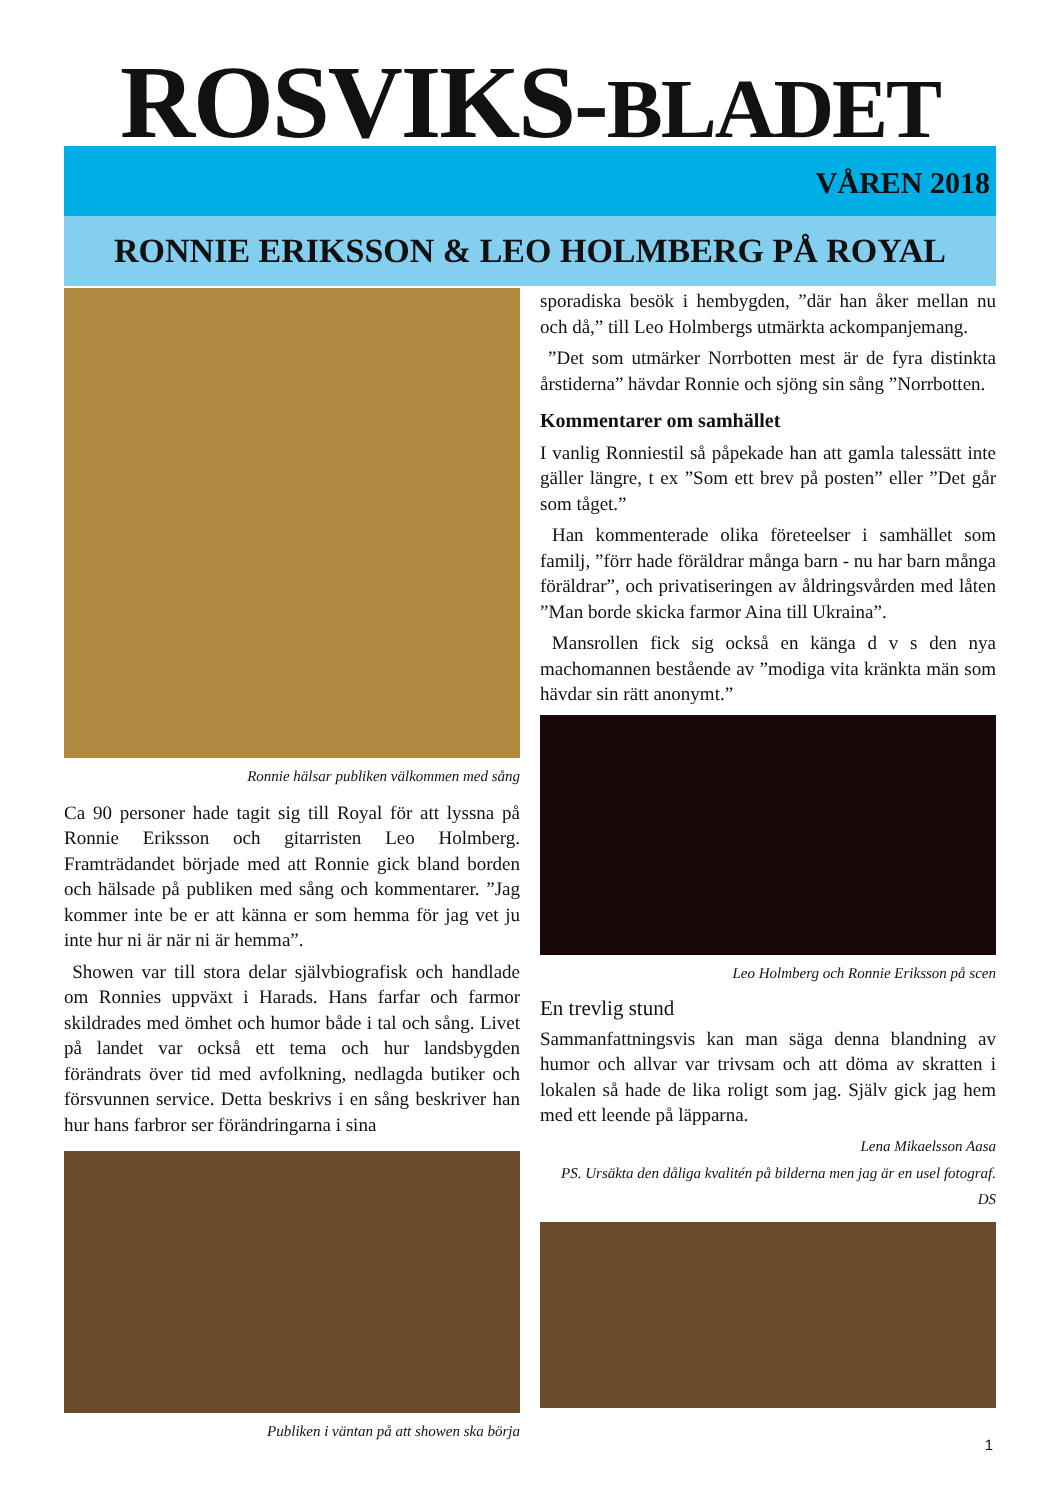ROSVIKS-BLADET VÅREN 2018
RONNIE ERIKSSON & LEO HOLMBERG PÅ ROYAL
Ronnie hälsar publiken välkommen med sång
Ca 90 personer hade tagit sig till Royal för att lyssna på Ronnie Eriksson och gitarristen Leo Holmberg. Framträdandet började med att Ronnie gick bland borden och hälsade på publiken med sång och kommentarer. ”Jag kommer inte be er att känna er som hemma för jag vet ju inte hur ni är när ni är hemma”.
Showen var till stora delar självbiografisk och handlade om Ronnies uppväxt i Harads. Hans farfar och farmor skildrades med ömhet och humor både i tal och sång. Livet på landet var också ett tema och hur landsbygden förändrats över tid med avfolkning, nedlagda butiker och försvunnen service. Detta beskrivs i en sång beskriver han hur hans farbror ser förändringarna i sina
Publiken i väntan på att showen ska börja
sporadiska besök i hembygden, ”där han åker mellan nu och då,” till Leo Holmbergs utmärkta ackompanjemang.
”Det som utmärker Norrbotten mest är de fyra distinkta årstiderna” hävdar Ronnie och sjöng sin sång ”Norrbotten.
Kommentarer om samhället
I vanlig Ronniestil så påpekade han att gamla talessätt inte gäller längre, t ex ”Som ett brev på posten” eller ”Det går som tåget.”
Han kommenterade olika företeelser i samhället som familj, ”förr hade föräldrar många barn - nu har barn många föräldrar”, och privatiseringen av åldringsvården med låten ”Man borde skicka farmor Aina till Ukraina”.
Mansrollen fick sig också en känga d v s den nya machomannen bestående av ”modiga vita kränkta män som hävdar sin rätt anonymt.”
Leo Holmberg och Ronnie Eriksson på scen
En trevlig stund
Sammanfattningsvis kan man säga denna blandning av humor och allvar var trivsam och att döma av skratten i lokalen så hade de lika roligt som jag. Själv gick jag hem med ett leende på läpparna.
Lena Mikaelsson Aasa
PS. Ursäkta den dåliga kvalitén på bilderna men jag är en usel fotograf. DS
1